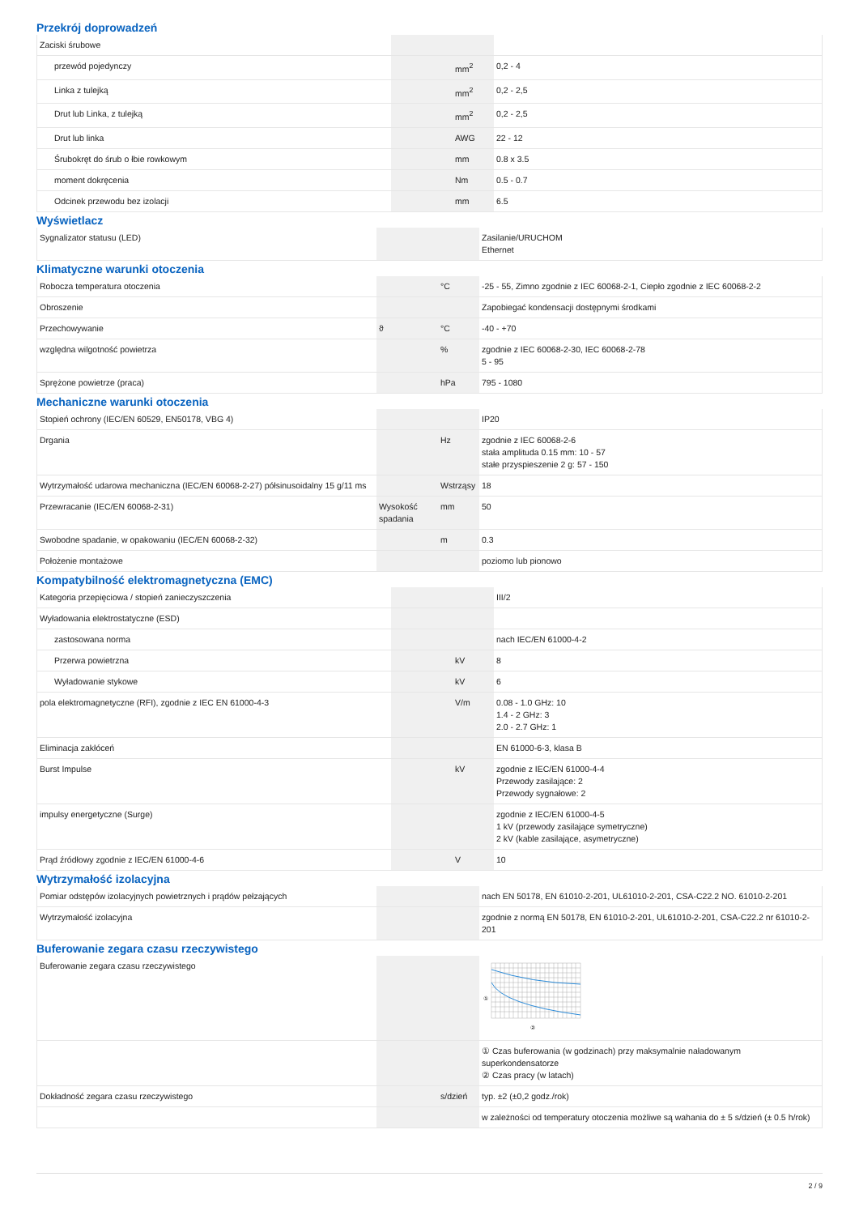Przekrój doprowadzeń
| Zaciski śrubowe | | | |
| przewód pojedynczy | | mm<sup>2</sup> | 0,2 - 4 |
| Linka z tulejką | | mm<sup>2</sup> | 0,2 - 2,5 |
| Drut lub Linka, z tulejką | | mm<sup>2</sup> | 0,2 - 2,5 |
| Drut lub linka | | AWG | 22 - 12 |
| Śrubokręt do śrub o łbie rowkowym | | mm | 0.8 x 3.5 |
| moment dokręcenia | | Nm | 0.5 - 0.7 |
| Odcinek przewodu bez izolacji | | mm | 6.5 |
Wyświetlacz
| Sygnalizator statusu (LED) | | | Zasilanie/URUCHOM Ethernet |
Klimatyczne warunki otoczenia
| Robocza temperatura otoczenia | | °C | -25 - 55, Zimno zgodnie z IEC 60068-2-1, Ciepło zgodnie z IEC 60068-2-2 |
| Obroszenie | | | Zapobiegać kondensacji dostępnymi środkami |
| Przechowywanie | ϑ | °C | -40 - +70 |
| względna wilgotność powietrza | | % | zgodnie z IEC 60068-2-30, IEC 60068-2-78 5 - 95 |
| Sprężone powietrze (praca) | | hPa | 795 - 1080 |
Mechaniczne warunki otoczenia
| Stopień ochrony (IEC/EN 60529, EN50178, VBG 4) | | | IP20 |
| Drgania | | Hz | zgodnie z IEC 60068-2-6 stała amplituda 0.15 mm: 10 - 57 stałe przyspieszenie 2 g: 57 - 150 |
| Wytrzymałość udarowa mechaniczna (IEC/EN 60068-2-27) półsinusoidalny 15 g/11 ms | | Wstrząsy | 18 |
| Przewracanie (IEC/EN 60068-2-31) | Wysokość spadania | mm | 50 |
| Swobodne spadanie, w opakowaniu (IEC/EN 60068-2-32) | | m | 0.3 |
| Położenie montażowe | | | poziomo lub pionowo |
Kompatybilność elektromagnetyczna (EMC)
| Kategoria przepięciowa / stopień zanieczyszczenia | | | III/2 |
| Wyładowania elektrostatyczne (ESD) | | | |
| zastosowana norma | | | nach IEC/EN 61000-4-2 |
| Przerwa powietrzna | | kV | 8 |
| Wyładowanie stykowe | | kV | 6 |
| pola elektromagnetyczne (RFI), zgodnie z IEC EN 61000-4-3 | | V/m | 0.08 - 1.0 GHz: 10 1.4 - 2 GHz: 3 2.0 - 2.7 GHz: 1 |
| Eliminacja zakłóceń | | | EN 61000-6-3, klasa B |
| Burst Impulse | | kV | zgodnie z IEC/EN 61000-4-4 Przewody zasilające: 2 Przewody sygnałowe: 2 |
| impulsy energetyczne (Surge) | | | zgodnie z IEC/EN 61000-4-5 1 kV (przewody zasilające symetryczne) 2 kV (kable zasilające, asymetryczne) |
| Prąd źródłowy zgodnie z IEC/EN 61000-4-6 | | V | 10 |
Wytrzymałość izolacyjna
| Pomiar odstępów izolacyjnych powietrznych i prądów pełzających | | | nach EN 50178, EN 61010-2-201, UL61010-2-201, CSA-C22.2 NO. 61010-2-201 |
| Wytrzymałość izolacyjna | | | zgodnie z normą EN 50178, EN 61010-2-201, UL61010-2-201, CSA-C22.2 nr 61010-2-201 |
Buferowanie zegara czasu rzeczywistego
| Buferowanie zegara czasu rzeczywistego | | | ① ② |
| | | | ① Czas buferowania (w godzinach) przy maksymalnie naładowanym superkondensatorze ② Czas pracy (w latach) |
| Dokładność zegara czasu rzeczywistego | | s/dzień | typ. ±2 (±0,2 godz./rok) |
| | | | w zależności od temperatury otoczenia możliwe są wahania do ± 5 s/dzień (± 0.5 h/rok) |
2 / 9